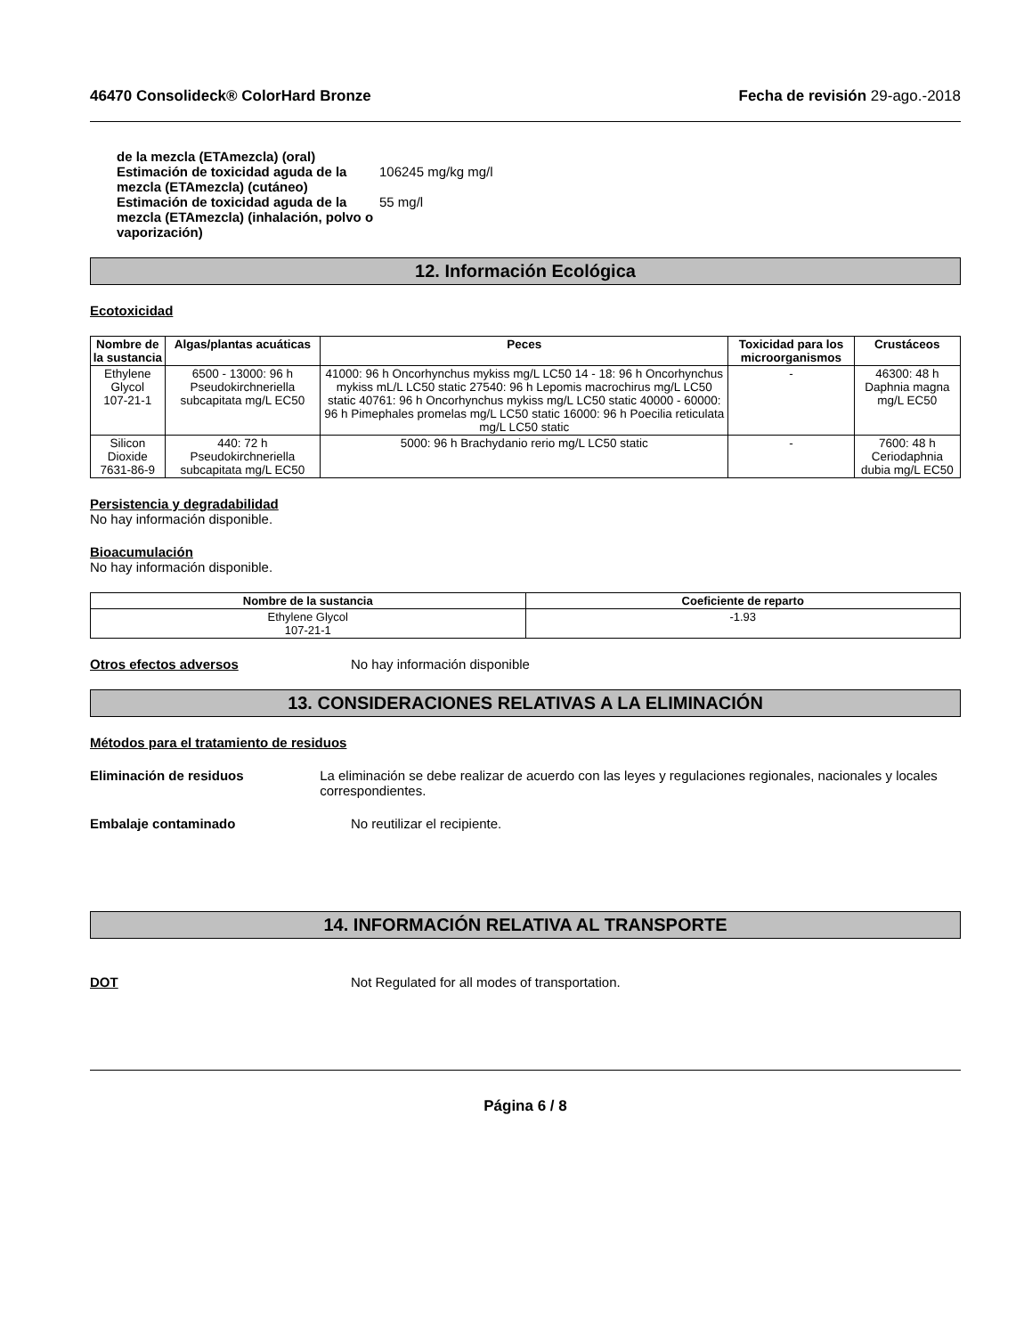46470 Consolideck® ColorHard Bronze Fecha de revisión 29-ago.-2018
de la mezcla (ETAmezcla) (oral)
Estimación de toxicidad aguda de la mezcla (ETAmezcla) (cutáneo)
106245 mg/kg mg/l
Estimación de toxicidad aguda de la mezcla (ETAmezcla) (inhalación, polvo o vaporización)
55 mg/l
12. Información Ecológica
Ecotoxicidad
| Nombre de la sustancia | Algas/plantas acuáticas | Peces | Toxicidad para los microorganismos | Crustáceos |
| --- | --- | --- | --- | --- |
| Ethylene Glycol 107-21-1 | 6500 - 13000: 96 h Pseudokirchneriella subcapitata mg/L EC50 | 41000: 96 h Oncorhynchus mykiss mg/L LC50 14 - 18: 96 h Oncorhynchus mykiss mL/L LC50 static 27540: 96 h Lepomis macrochirus mg/L LC50 static 40761: 96 h Oncorhynchus mykiss mg/L LC50 static 40000 - 60000: 96 h Pimephales promelas mg/L LC50 static 16000: 96 h Poecilia reticulata mg/L LC50 static | - | 46300: 48 h Daphnia magna mg/L EC50 |
| Silicon Dioxide 7631-86-9 | 440: 72 h Pseudokirchneriella subcapitata mg/L EC50 | 5000: 96 h Brachydanio rerio mg/L LC50 static | - | 7600: 48 h Ceriodaphnia dubia mg/L EC50 |
Persistencia y degradabilidad
No hay información disponible.
Bioacumulación
No hay información disponible.
| Nombre de la sustancia | Coeficiente de reparto |
| --- | --- |
| Ethylene Glycol 107-21-1 | -1.93 |
Otros efectos adversos No hay información disponible
13. CONSIDERACIONES RELATIVAS A LA ELIMINACIÓN
Métodos para el tratamiento de residuos
Eliminación de residuos La eliminación se debe realizar de acuerdo con las leyes y regulaciones regionales, nacionales y locales correspondientes.
Embalaje contaminado No reutilizar el recipiente.
14. INFORMACIÓN RELATIVA AL TRANSPORTE
DOT Not Regulated for all modes of transportation.
Página 6 / 8